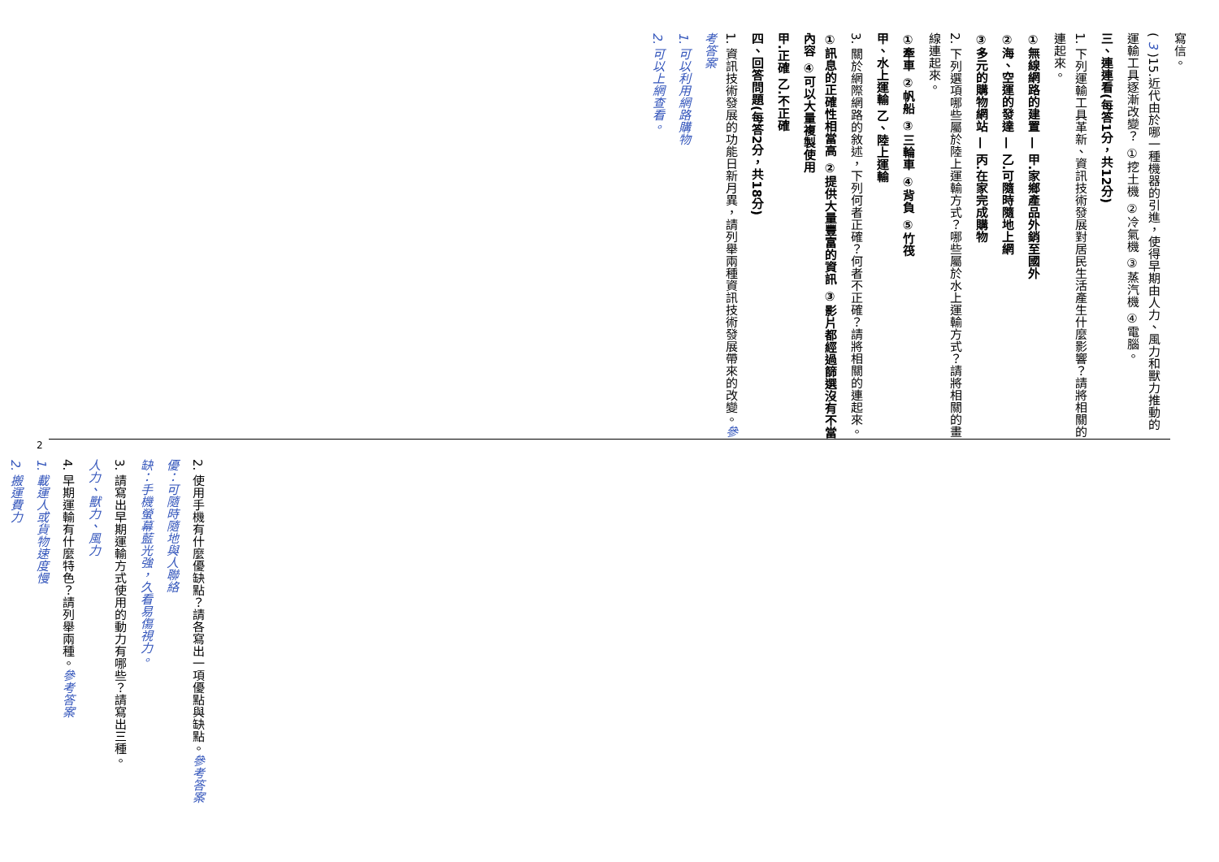寫信。
( 3 )15.近代由於哪一種機器的引進，使得早期由人力、風力和獸力推動的運輸工具逐漸改變？ ①挖土機 ②冷氣機 ③蒸汽機 ④電腦。
三、連連看(每答1分，共12分)
1. 下列運輸工具革新、資訊技術發展對居民生活產生什麼影響？請將相關的連起來。
①無線網路的建置 — 甲.家鄉產品外銷至國外
②海、空運的發達 — 乙.可隨時隨地上網
③多元的購物網站 — 丙.在家完成購物
2. 下列選項哪些屬於陸上運輸方式？哪些屬於水上運輸方式？請將相關的畫線連起來。
①牽車 ②帆船 ③三輪車 ④背負 ⑤竹筏
甲、水上運輸 乙、陸上運輸
3. 關於網際網路的敘述，下列何者正確？何者不正確？請將相關的連起來。
①訊息的正確性相當高 ②提供大量豐富的資訊 ③影片都經過篩選沒有不當內容 ④可以大量複製使用
甲.正確 乙.不正確
四、回答問題(每答2分，共18分)
1. 資訊技術發展的功能日新月異，請列舉兩種資訊技術發展帶來的改變。參考答案
1. 可以利用網路購物
2. 可以上網查看。
2
2. 使用手機有什麼優缺點？請各寫出一項優點與缺點。參考答案
優：可隨時隨地與人聯絡
缺：手機螢幕藍光強，久看易傷視力。
3. 請寫出早期運輸方式使用的動力有哪些？請寫出三種。
人力、獸力、風力
4. 早期運輸有什麼特色？請列舉兩種。參考答案
1. 載運人或貨物速度慢
2. 搬運費力